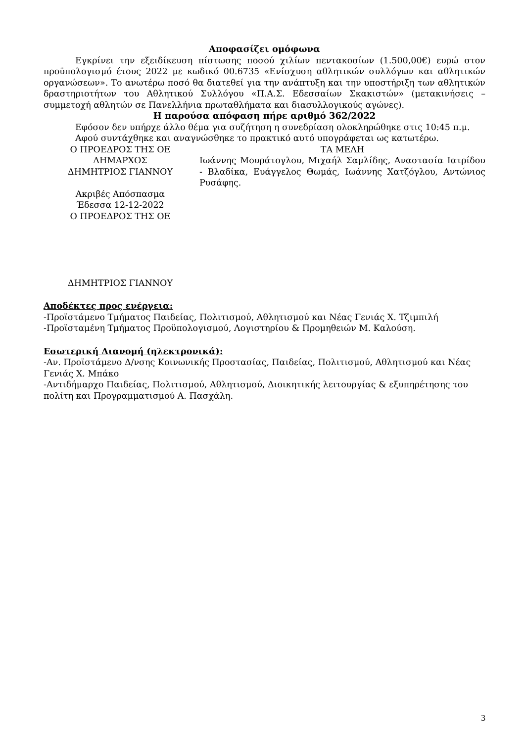Αποφασίζει ομόφωνα
Εγκρίνει την εξειδίκευση πίστωσης ποσού χιλίων πεντακοσίων (1.500,00€) ευρώ στον προϋπολογισμό έτους 2022 με κωδικό 00.6735 «Ενίσχυση αθλητικών συλλόγων και αθλητικών οργανώσεων». Το ανωτέρω ποσό θα διατεθεί για την ανάπτυξη και την υποστήριξη των αθλητικών δραστηριοτήτων του Αθλητικού Συλλόγου «Π.Α.Σ. Εδεσσαίων Σκακιστών» (μετακινήσεις – συμμετοχή αθλητών σε Πανελλήνια πρωταθλήματα και διασυλλογικούς αγώνες).
Η παρούσα απόφαση πήρε αριθμό 362/2022
Εφόσον δεν υπήρχε άλλο θέμα για συζήτηση η συνεδρίαση ολοκληρώθηκε στις 10:45 π.μ.
Αφού συντάχθηκε και αναγνώσθηκε το πρακτικό αυτό υπογράφεται ως κατωτέρω.
Ο ΠΡΟΕΔΡΟΣ ΤΗΣ ΟΕ
ΔΗΜΑΡΧΟΣ
ΔΗΜΗΤΡΙΟΣ ΓΙΑΝΝΟΥ
Ακριβές Απόσπασμα
Έδεσσα 12-12-2022
Ο ΠΡΟΕΔΡΟΣ ΤΗΣ ΟΕ
ΔΗΜΗΤΡΙΟΣ ΓΙΑΝΝΟΥ
ΤΑ ΜΕΛΗ
Ιωάννης Μουράτογλου, Μιχαήλ Σαμλίδης, Αναστασία Ιατρίδου - Βλαδίκα, Ευάγγελος Θωμάς, Ιωάννης Χατζόγλου, Αντώνιος Ρυσάφης.
Αποδέκτες προς ενέργεια:
-Προϊστάμενο Τμήματος Παιδείας, Πολιτισμού, Αθλητισμού και Νέας Γενιάς Χ. Τζιμπιλή
-Προϊσταμένη Τμήματος Προϋπολογισμού, Λογιστηρίου & Προμηθειών Μ. Καλούση.
Εσωτερική Διανομή (ηλεκτρονικά):
-Αν. Προϊστάμενο Δ/νσης Κοινωνικής Προστασίας, Παιδείας, Πολιτισμού, Αθλητισμού και Νέας Γενιάς Χ. Μπάκο
-Αντιδήμαρχο Παιδείας, Πολιτισμού, Αθλητισμού, Διοικητικής λειτουργίας & εξυπηρέτησης του πολίτη και Προγραμματισμού Α. Πασχάλη.
3